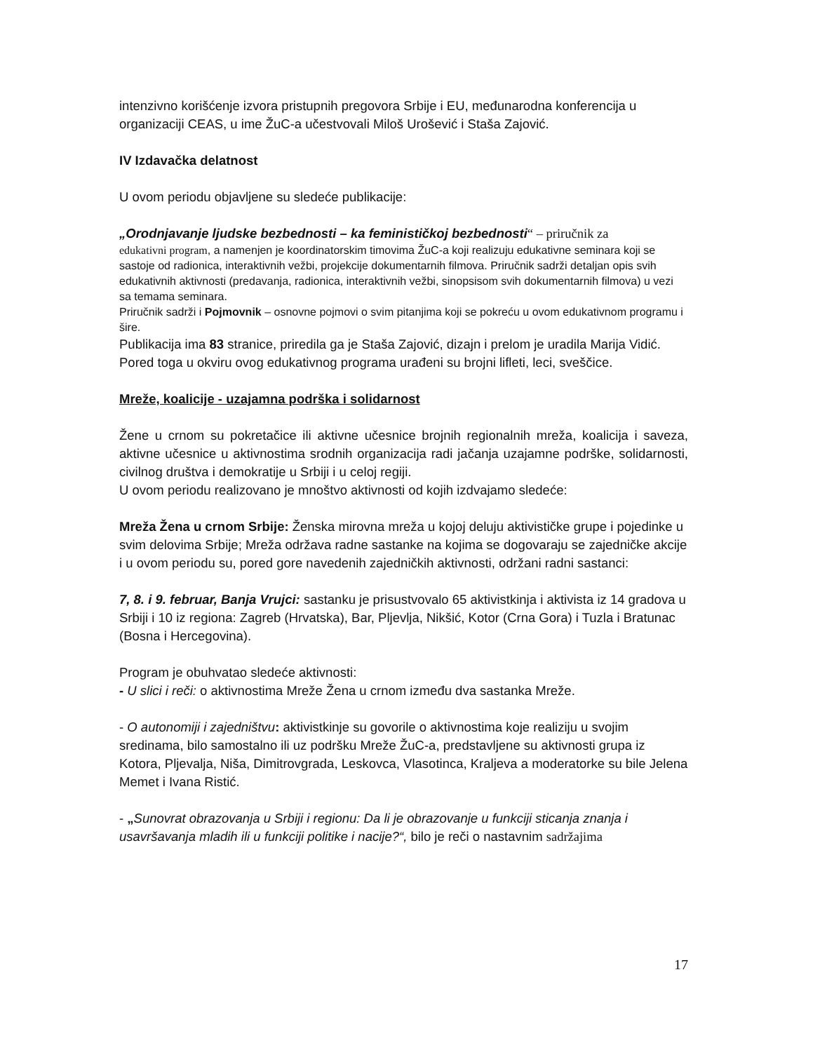intenzivno korišćenje izvora pristupnih pregovora Srbije i EU, međunarodna konferencija u organizaciji CEAS, u ime ŽuC-a učestvovali Miloš Urošević i Staša Zajović.
IV Izdavačka delatnost
U ovom periodu objavljene su sledeće publikacije:
„Orodnjavanje ljudske bezbednosti – ka feminističkoj bezbednosti“ – priručnik za
edukativni program, a namenjen je koordinatorskim timovima ŽuC-a koji realizuju edukativne seminara koji se sastoje od radionica, interaktivnih vežbi, projekcije dokumentarnih filmova. Priručnik sadrži detaljan opis svih edukativnih aktivnosti (predavanja, radionica, interaktivnih vežbi, sinopsisom svih dokumentarnih filmova) u vezi sa temama seminara.
Priručnik sadrži i Pojmovnik – osnovne pojmovi o svim pitanjima koji se pokreću u ovom edukativnom programu i šire.
Publikacija ima 83 stranice, priredila ga je Staša Zajović, dizajn i prelom je uradila Marija Vidić.
Pored toga u okviru ovog edukativnog programa urađeni su brojni lifleti, leci, sveščice.
Mreže, koalicije - uzajamna podrška i solidarnost
Žene u crnom su pokretačice ili aktivne učesnice brojnih regionalnih mreža, koalicija i saveza, aktivne učesnice u aktivnostima srodnih organizacija radi jačanja uzajamne podrške, solidarnosti, civilnog društva i demokratije u Srbiji i u celoj regiji.
U ovom periodu realizovano je mnoštvo aktivnosti od kojih izdvajamo sledeće:
Mreža Žena u crnom Srbije: Ženska mirovna mreža u kojoj deluju aktivističke grupe i pojedinke u svim delovima Srbije; Mreža održava radne sastanke na kojima se dogovaraju se zajedničke akcije i u ovom periodu su, pored gore navedenih zajedničkih aktivnosti, održani radni sastanci:
7, 8. i 9. februar, Banja Vrujci: sastanku je prisustvovalo 65 aktivistkinja i aktivista iz 14 gradova u Srbiji i 10 iz regiona: Zagreb (Hrvatska), Bar, Pljevlja, Nikšić, Kotor (Crna Gora) i Tuzla i Bratunac (Bosna i Hercegovina).
Program je obuhvatao sledeće aktivnosti:
- U slici i reči: o aktivnostima Mreže Žena u crnom između dva sastanka Mreže.
- O autonomiji i zajedništvu: aktivistkinje su govorile o aktivnostima koje realiziju u svojim sredinama, bilo samostalno ili uz podršku Mreže ŽuC-a, predstavljene su aktivnosti grupa iz Kotora, Pljevalja, Niša, Dimitrovgrada, Leskovca, Vlasotinca, Kraljeva a moderatorke su bile Jelena Memet i Ivana Ristić.
- „Sunovrat obrazovanja u Srbiji i regionu: Da li je obrazovanje u funkciji sticanja znanja i usavršavanja mladih ili u funkciji politike i nacije?“, bilo je reči o nastavnim sadržajima
17